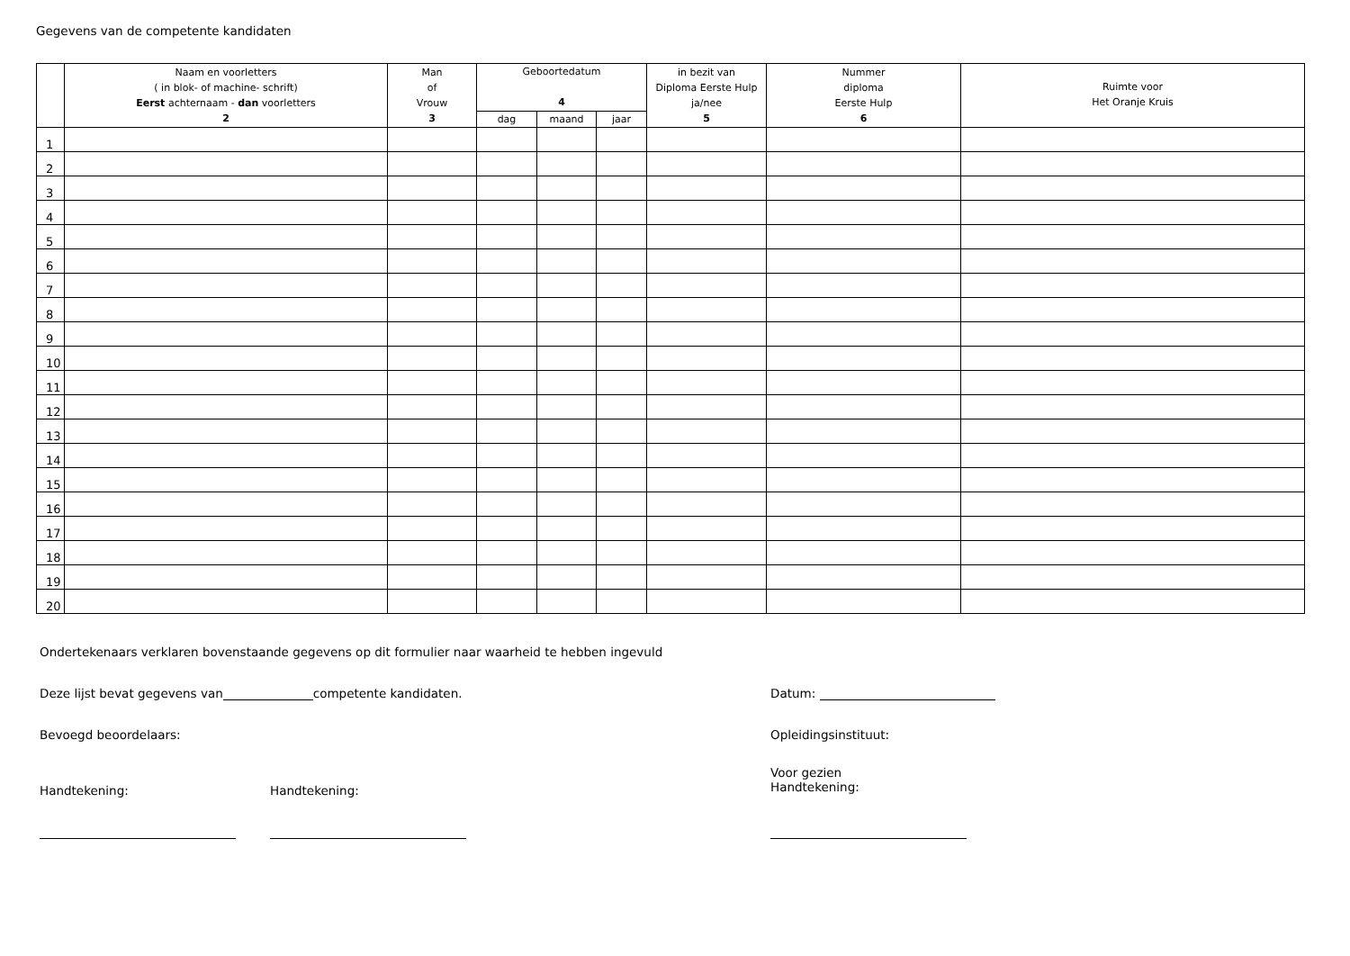Gegevens van de competente kandidaten
| | Naam en voorletters ( in blok- of machine- schrift) Eerst achternaam - dan voorletters 2 | Man of Vrouw 3 | Geboortedatum 4 | | | in bezit van Diploma Eerste Hulp ja/nee 5 | Nummer diploma Eerste Hulp 6 | Ruimte voor Het Oranje Kruis |
| --- | --- | --- | --- | --- | --- | --- | --- | --- |
| | | | dag | maand | jaar | | | |
| 1 | | | | | | | | |
| 2 | | | | | | | | |
| 3 | | | | | | | | |
| 4 | | | | | | | | |
| 5 | | | | | | | | |
| 6 | | | | | | | | |
| 7 | | | | | | | | |
| 8 | | | | | | | | |
| 9 | | | | | | | | |
| 10 | | | | | | | | |
| 11 | | | | | | | | |
| 12 | | | | | | | | |
| 13 | | | | | | | | |
| 14 | | | | | | | | |
| 15 | | | | | | | | |
| 16 | | | | | | | | |
| 17 | | | | | | | | |
| 18 | | | | | | | | |
| 19 | | | | | | | | |
| 20 | | | | | | | | |
Ondertekenaars verklaren bovenstaande gegevens op dit formulier naar waarheid te hebben ingevuld
Deze lijst bevat gegevens van competente kandidaten. Datum:
Bevoegd beoordelaars: Opleidingsinstituut:
Handtekening: Handtekening:
Voor gezien
Handtekening: